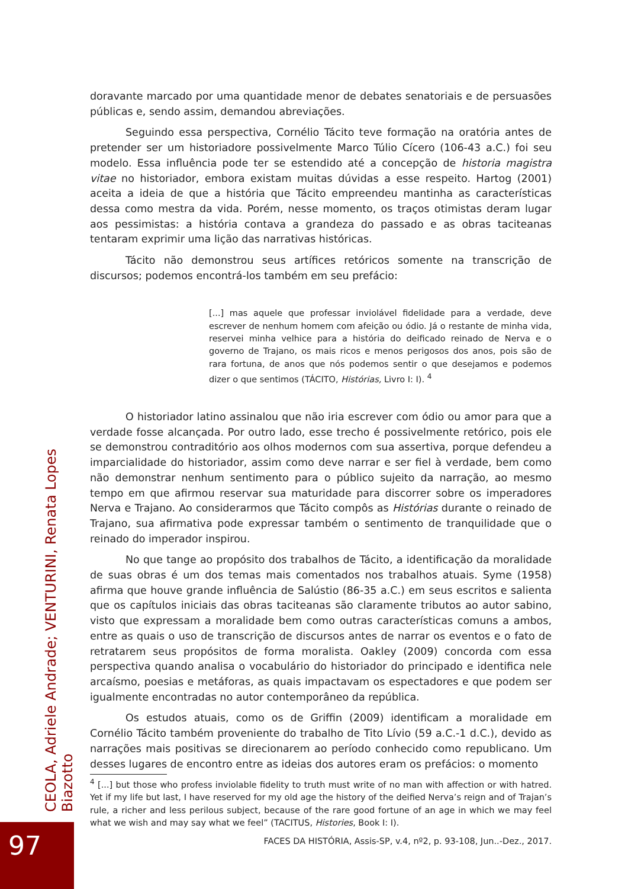doravante marcado por uma quantidade menor de debates senatoriais e de persuasões públicas e, sendo assim, demandou abreviações.
Seguindo essa perspectiva, Cornélio Tácito teve formação na oratória antes de pretender ser um historiadore possivelmente Marco Túlio Cícero (106-43 a.C.) foi seu modelo. Essa influência pode ter se estendido até a concepção de historia magistra vitae no historiador, embora existam muitas dúvidas a esse respeito. Hartog (2001) aceita a ideia de que a história que Tácito empreendeu mantinha as características dessa como mestra da vida. Porém, nesse momento, os traços otimistas deram lugar aos pessimistas: a história contava a grandeza do passado e as obras taciteanas tentaram exprimir uma lição das narrativas históricas.
Tácito não demonstrou seus artífices retóricos somente na transcrição de discursos; podemos encontrá-los também em seu prefácio:
[...] mas aquele que professar inviolável fidelidade para a verdade, deve escrever de nenhum homem com afeição ou ódio. Já o restante de minha vida, reservei minha velhice para a história do deificado reinado de Nerva e o governo de Trajano, os mais ricos e menos perigosos dos anos, pois são de rara fortuna, de anos que nós podemos sentir o que desejamos e podemos dizer o que sentimos (TÁCITO, Histórias, Livro I: I). <sup>4</sup>
O historiador latino assinalou que não iria escrever com ódio ou amor para que a verdade fosse alcançada. Por outro lado, esse trecho é possivelmente retórico, pois ele se demonstrou contraditório aos olhos modernos com sua assertiva, porque defendeu a imparcialidade do historiador, assim como deve narrar e ser fiel à verdade, bem como não demonstrar nenhum sentimento para o público sujeito da narração, ao mesmo tempo em que afirmou reservar sua maturidade para discorrer sobre os imperadores Nerva e Trajano. Ao considerarmos que Tácito compôs as Histórias durante o reinado de Trajano, sua afirmativa pode expressar também o sentimento de tranquilidade que o reinado do imperador inspirou.
No que tange ao propósito dos trabalhos de Tácito, a identificação da moralidade de suas obras é um dos temas mais comentados nos trabalhos atuais. Syme (1958) afirma que houve grande influência de Salústio (86-35 a.C.) em seus escritos e salienta que os capítulos iniciais das obras taciteanas são claramente tributos ao autor sabino, visto que expressam a moralidade bem como outras características comuns a ambos, entre as quais o uso de transcrição de discursos antes de narrar os eventos e o fato de retratarem seus propósitos de forma moralista. Oakley (2009) concorda com essa perspectiva quando analisa o vocabulário do historiador do principado e identifica nele arcaísmo, poesias e metáforas, as quais impactavam os espectadores e que podem ser igualmente encontradas no autor contemporâneo da república.
Os estudos atuais, como os de Griffin (2009) identificam a moralidade em Cornélio Tácito também proveniente do trabalho de Tito Lívio (59 a.C.-1 d.C.), devido as narrações mais positivas se direcionarem ao período conhecido como republicano. Um desses lugares de encontro entre as ideias dos autores eram os prefácios: o momento
<sup>4</sup> [...] but those who profess inviolable fidelity to truth must write of no man with affection or with hatred. Yet if my life but last, I have reserved for my old age the history of the deified Nerva’s reign and of Trajan’s rule, a richer and less perilous subject, because of the rare good fortune of an age in which we may feel what we wish and may say what we feel” (TACITUS, Histories, Book I: I).
FACES DA HISTÓRIA, Assis-SP, v.4, nº2, p. 93-108, Jun..-Dez., 2017.
CEOLA, Adriele Andrade; VENTURINI, Renata Lopes Biazotto
97